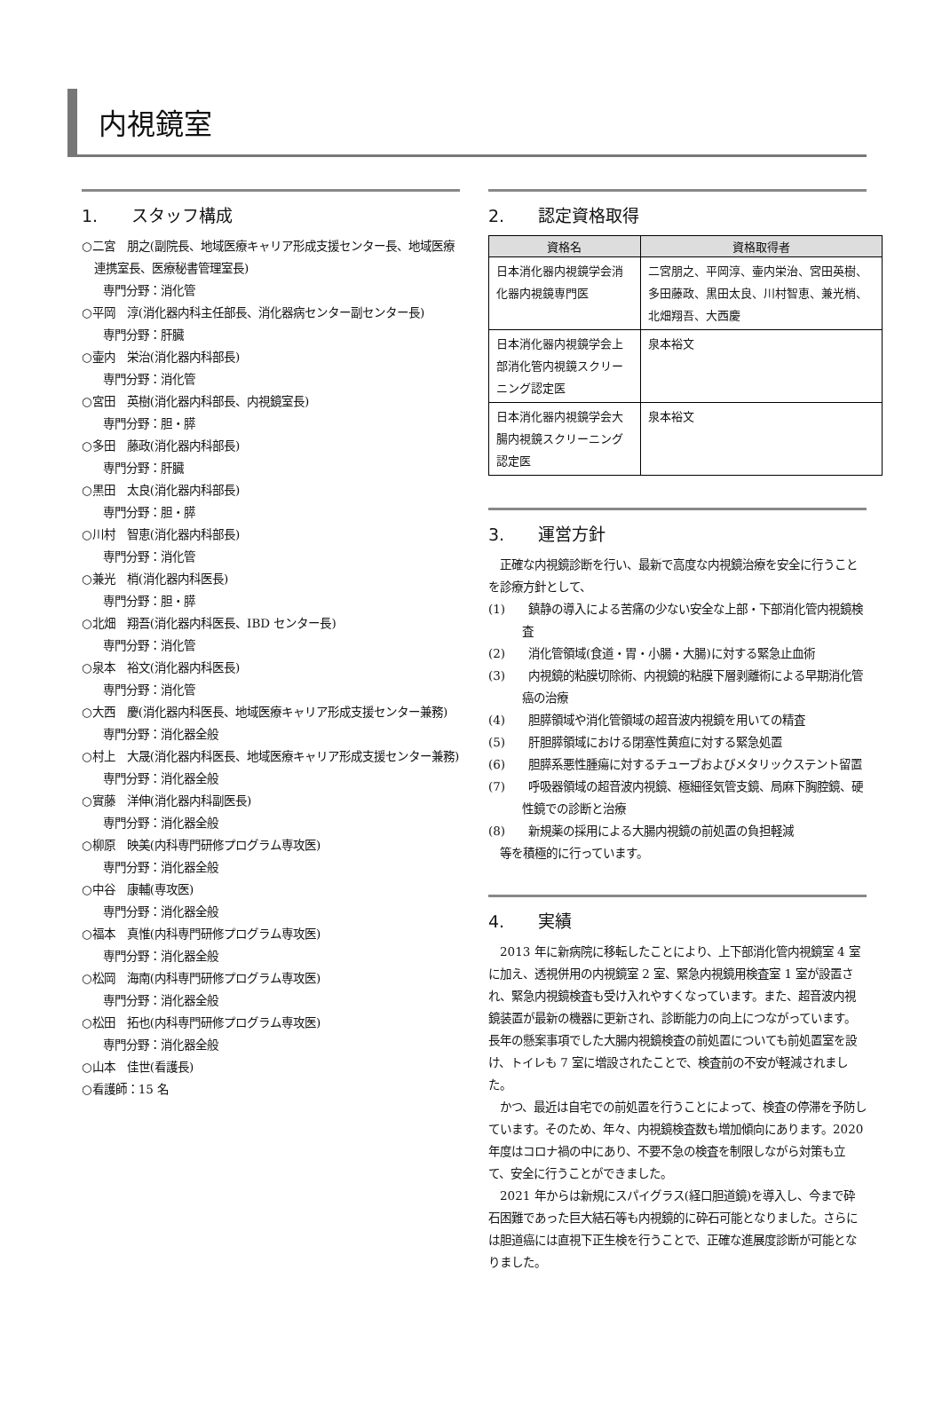内視鏡室
1.　　スタッフ構成
○二宮　朋之(副院長、地域医療キャリア形成支援センター長、地域医療連携室長、医療秘書管理室長)
専門分野：消化管
○平岡　淳(消化器内科主任部長、消化器病センター副センター長)
専門分野：肝臓
○壷内　栄治(消化器内科部長)
専門分野：消化管
○宮田　英樹(消化器内科部長、内視鏡室長)
専門分野：胆・膵
○多田　藤政(消化器内科部長)
専門分野：肝臓
○黒田　太良(消化器内科部長)
専門分野：胆・膵
○川村　智恵(消化器内科部長)
専門分野：消化管
○兼光　梢(消化器内科医長)
専門分野：胆・膵
○北畑　翔吾(消化器内科医長、IBD センター長)
専門分野：消化管
○泉本　裕文(消化器内科医長)
専門分野：消化管
○大西　慶(消化器内科医長、地域医療キャリア形成支援センター兼務)
専門分野：消化器全般
○村上　大晟(消化器内科医長、地域医療キャリア形成支援センター兼務)
専門分野：消化器全般
○實藤　洋伸(消化器内科副医長)
専門分野：消化器全般
○柳原　映美(内科専門研修プログラム専攻医)
専門分野：消化器全般
○中谷　康輔(専攻医)
専門分野：消化器全般
○福本　真惟(内科専門研修プログラム専攻医)
専門分野：消化器全般
○松岡　海南(内科専門研修プログラム専攻医)
専門分野：消化器全般
○松田　拓也(内科専門研修プログラム専攻医)
専門分野：消化器全般
○山本　佳世(看護長)
○看護師：15 名
2.　　認定資格取得
| 資格名 | 資格取得者 |
| --- | --- |
| 日本消化器内視鏡学会消化器内視鏡専門医 | 二宮朋之、平岡淳、壷内栄治、宮田英樹、多田藤政、黒田太良、川村智恵、兼光梢、北畑翔吾、大西慶 |
| 日本消化器内視鏡学会上部消化管内視鏡スクリーニング認定医 | 泉本裕文 |
| 日本消化器内視鏡学会大腸内視鏡スクリーニング認定医 | 泉本裕文 |
3.　　運営方針
　正確な内視鏡診断を行い、最新で高度な内視鏡治療を安全に行うことを診療方針として、
(1)　　鎮静の導入による苦痛の少ない安全な上部・下部消化管内視鏡検査
(2)　　消化管領域(食道・胃・小腸・大腸)に対する緊急止血術
(3)　　内視鏡的粘膜切除術、内視鏡的粘膜下層剥離術による早期消化管癌の治療
(4)　　胆膵領域や消化管領域の超音波内視鏡を用いての精査
(5)　　肝胆膵領域における閉塞性黄疸に対する緊急処置
(6)　　胆膵系悪性腫瘍に対するチューブおよびメタリックステント留置
(7)　　呼吸器領域の超音波内視鏡、極細径気管支鏡、局麻下胸腔鏡、硬性鏡での診断と治療
(8)　　新規薬の採用による大腸内視鏡の前処置の負担軽減
　等を積極的に行っています。
4.　　実績
　2013 年に新病院に移転したことにより、上下部消化管内視鏡室 4 室に加え、透視併用の内視鏡室 2 室、緊急内視鏡用検査室 1 室が設置され、緊急内視鏡検査も受け入れやすくなっています。また、超音波内視鏡装置が最新の機器に更新され、診断能力の向上につながっています。長年の懸案事項でした大腸内視鏡検査の前処置についても前処置室を設け、トイレも 7 室に増設されたことで、検査前の不安が軽減されました。
　かつ、最近は自宅での前処置を行うことによって、検査の停滞を予防しています。そのため、年々、内視鏡検査数も増加傾向にあります。2020 年度はコロナ禍の中にあり、不要不急の検査を制限しながら対策も立て、安全に行うことができました。
　2021 年からは新規にスパイグラス(経口胆道鏡)を導入し、今まで砕石困難であった巨大結石等も内視鏡的に砕石可能となりました。さらには胆道癌には直視下正生検を行うことで、正確な進展度診断が可能となりました。